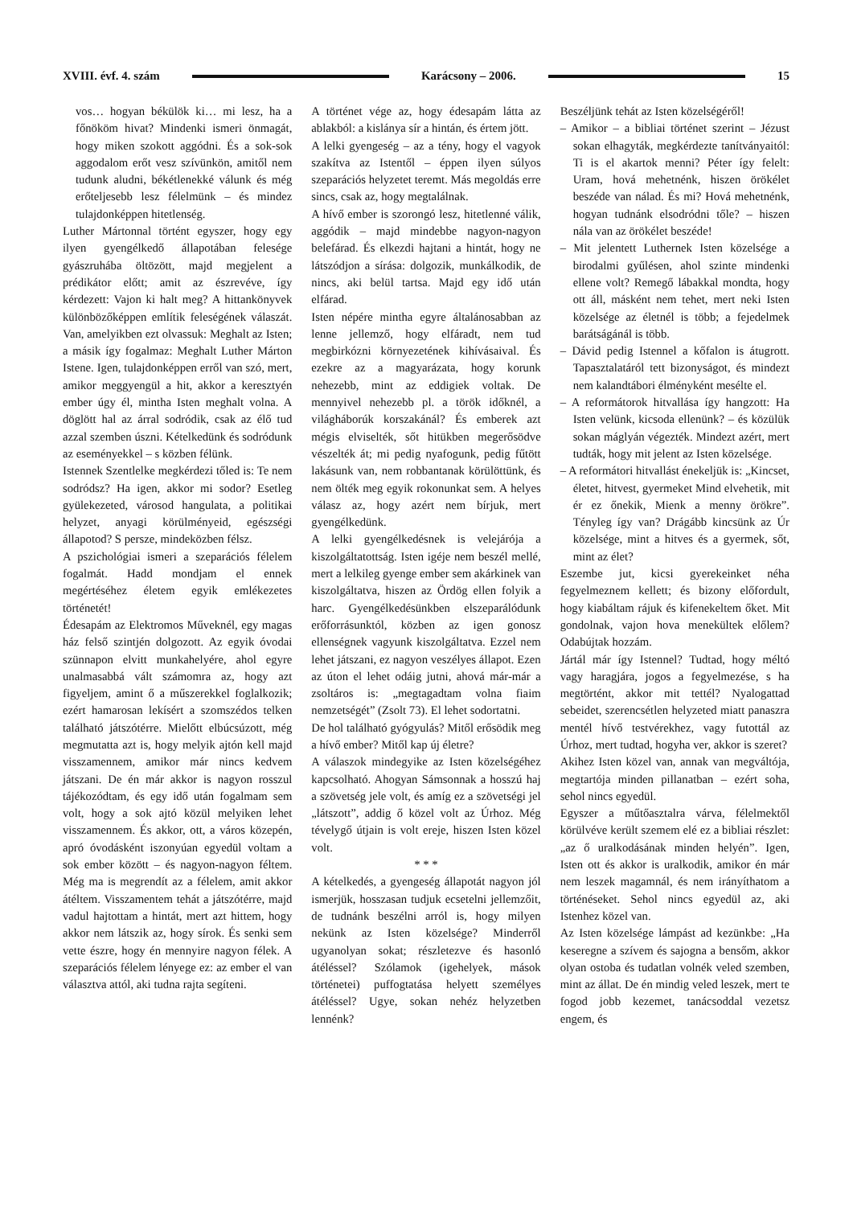XVIII. évf. 4. szám Karácsony – 2006. 15
vos… hogyan békülök ki… mi lesz, ha a főnököm hivat? Mindenki ismeri önmagát, hogy miken szokott aggódni. És a sok-sok aggodalom erőt vesz szívünkön, amitől nem tudunk aludni, békétlenekké válunk és még erőteljesebb lesz félelmünk – és mindez tulajdonképpen hitetlenség.
Luther Mártonnal történt egyszer, hogy egy ilyen gyengélkedő állapotában felesége gyászruhába öltözött, majd megjelent a prédikátor előtt; amit az észrevéve, így kérdezett: Vajon ki halt meg? A hittankönyvek különbözőképpen említik feleségének válaszát. Van, amelyikben ezt olvassuk: Meghalt az Isten; a másik így fogalmaz: Meghalt Luther Márton Istene. Igen, tulajdonképpen erről van szó, mert, amikor meggyengül a hit, akkor a keresztyén ember úgy él, mintha Isten meghalt volna. A döglött hal az árral sodródik, csak az élő tud azzal szemben úszni. Kételkedünk és sodródunk az eseményekkel – s közben félünk.
Istennek Szentlelke megkérdezi tőled is: Te nem sodródsz? Ha igen, akkor mi sodor? Esetleg gyülekezeted, városod hangulata, a politikai helyzet, anyagi körülményeid, egészségi állapotod? S persze, mindeközben félsz.
A pszichológiai ismeri a szeparációs félelem fogalmát. Hadd mondjam el ennek megértéséhez életem egyik emlékezetes történetét!
Édesapám az Elektromos Műveknél, egy magas ház felső szintjén dolgozott. Az egyik óvodai szünnapon elvitt munkahelyére, ahol egyre unalmasabbá vált számomra az, hogy azt figyeljem, amint ő a műszerekkel foglalkozik; ezért hamarosan lekísért a szomszédos telken található játszótérre. Mielőtt elbúcsúzott, még megmutatta azt is, hogy melyik ajtón kell majd visszamennem, amikor már nincs kedvem játszani. De én már akkor is nagyon rosszul tájékozódtam, és egy idő után fogalmam sem volt, hogy a sok ajtó közül melyiken lehet visszamennem. És akkor, ott, a város közepén, apró óvodásként iszonyúan egyedül voltam a sok ember között – és nagyon-nagyon féltem. Még ma is megrendít az a félelem, amit akkor átéltem. Visszamentem tehát a játszótérre, majd vadul hajtottam a hintát, mert azt hittem, hogy akkor nem látszik az, hogy sírok. És senki sem vette észre, hogy én mennyire nagyon félek. A szeparációs félelem lényege ez: az ember el van választva attól, aki tudna rajta segíteni.
A történet vége az, hogy édesapám látta az ablakból: a kislánya sír a hintán, és értem jött.
A lelki gyengeség – az a tény, hogy el vagyok szakítva az Istentől – éppen ilyen súlyos szeparációs helyzetet teremt. Más megoldás erre sincs, csak az, hogy megtalálnak.
A hívő ember is szorongó lesz, hitetlenné válik, aggódik – majd mindebbe nagyon-nagyon belefárad. És elkezdi hajtani a hintát, hogy ne látszódjon a sírása: dolgozik, munkálkodik, de nincs, aki belül tartsa. Majd egy idő után elfárad.
Isten népére mintha egyre általánosabban az lenne jellemző, hogy elfáradt, nem tud megbirkózni környezetének kihívásaival. És ezekre az a magyarázata, hogy korunk nehezebb, mint az eddigiek voltak. De mennyivel nehezebb pl. a török időknél, a világháborúk korszakánál? És emberek azt mégis elviselték, sőt hitükben megerősödve vészelték át; mi pedig nyafogunk, pedig fűtött lakásunk van, nem robbantanak körülöttünk, és nem ölték meg egyik rokonunkat sem. A helyes válasz az, hogy azért nem bírjuk, mert gyengélkedünk.
A lelki gyengélkedésnek is velejárója a kiszolgáltatottság. Isten igéje nem beszél mellé, mert a lelkileg gyenge ember sem akárkinek van kiszolgáltatva, hiszen az Ördög ellen folyik a harc. Gyengélkedésünkben elszeparálódunk erőforrásunktól, közben az igen gonosz ellenségnek vagyunk kiszolgáltatva. Ezzel nem lehet játszani, ez nagyon veszélyes állapot. Ezen az úton el lehet odáig jutni, ahová már-már a zsoltáros is: „megtagadtam volna fiaim nemzetségét” (Zsolt 73). El lehet sodortatni.
De hol található gyógyulás? Mitől erősödik meg a hívő ember? Mitől kap új életre?
A válaszok mindegyike az Isten közelségéhez kapcsolható. Ahogyan Sámsonnak a hosszú haj a szövetség jele volt, és amíg ez a szövetségi jel „látszott”, addig ő közel volt az Úrhoz. Még tévelygő útjain is volt ereje, hiszen Isten közel volt.
* * *
A kételkedés, a gyengeség állapotát nagyon jól ismerjük, hosszasan tudjuk ecsetelni jellemzőit, de tudnánk beszélni arról is, hogy milyen nekünk az Isten közelsége? Minderről ugyanolyan sokat; részletezve és hasonló átéléssel? Szólamok (igehelyek, mások történetei) puffogtatása helyett személyes átéléssel? Ugye, sokan nehéz helyzetben lennénk?
Beszéljünk tehát az Isten közelségéről!
– Amikor – a bibliai történet szerint – Jézust sokan elhagyták, megkérdezte tanítványaitól: Ti is el akartok menni? Péter így felelt: Uram, hová mehetnénk, hiszen örökélet beszéde van nálad. És mi? Hová mehetnénk, hogyan tudnánk elsodródni tőle? – hiszen nála van az örökélet beszéde!
– Mit jelentett Luthernek Isten közelsége a birodalmi gyűlésen, ahol szinte mindenki ellene volt? Remegő lábakkal mondta, hogy ott áll, másként nem tehet, mert neki Isten közelsége az életnél is több; a fejedelmek barátságánál is több.
– Dávid pedig Istennel a kőfalon is átugrott. Tapasztalatáról tett bizonyságot, és mindezt nem kalandtábori élményként mesélte el.
– A reformátorok hitvallása így hangzott: Ha Isten velünk, kicsoda ellenünk? – és közülük sokan máglyán végezték. Mindezt azért, mert tudták, hogy mit jelent az Isten közelsége.
– A reformátori hitvallást énekeljük is: „Kincset, életet, hitvest, gyermeket Mind elvehetik, mit ér ez őnekik, Mienk a menny örökre”. Tényleg így van? Drágább kincsünk az Úr közelsége, mint a hitves és a gyermek, sőt, mint az élet?
Eszembe jut, kicsi gyerekeinket néha fegyelmeznem kellett; és bizony előfordult, hogy kiabáltam rájuk és kifenekeltem őket. Mit gondolnak, vajon hova menekültek előlem? Odabújtak hozzám.
Jártál már így Istennel? Tudtad, hogy méltó vagy haragjára, jogos a fegyelmezése, s ha megtörtént, akkor mit tettél? Nyalogattad sebeidet, szerencsétlen helyzeted miatt panaszra mentél hívő testvérekhez, vagy futottál az Úrhoz, mert tudtad, hogyha ver, akkor is szeret?
Akihez Isten közel van, annak van megváltója, megtartója minden pillanatban – ezért soha, sehol nincs egyedül.
Egyszer a műtőasztalra várva, félelmektől körülvéve került szemem elé ez a bibliai részlet: „az ő uralkodásának minden helyén”. Igen, Isten ott és akkor is uralkodik, amikor én már nem leszek magamnál, és nem irányíthatom a történéseket. Sehol nincs egyedül az, aki Istenhez közel van.
Az Isten közelsége lámpást ad kezünkbe: „Ha keseregne a szívem és sajogna a bensőm, akkor olyan ostoba és tudatlan volnék veled szemben, mint az állat. De én mindig veled leszek, mert te fogod jobb kezemet, tanácsoddal vezetsz engem, és